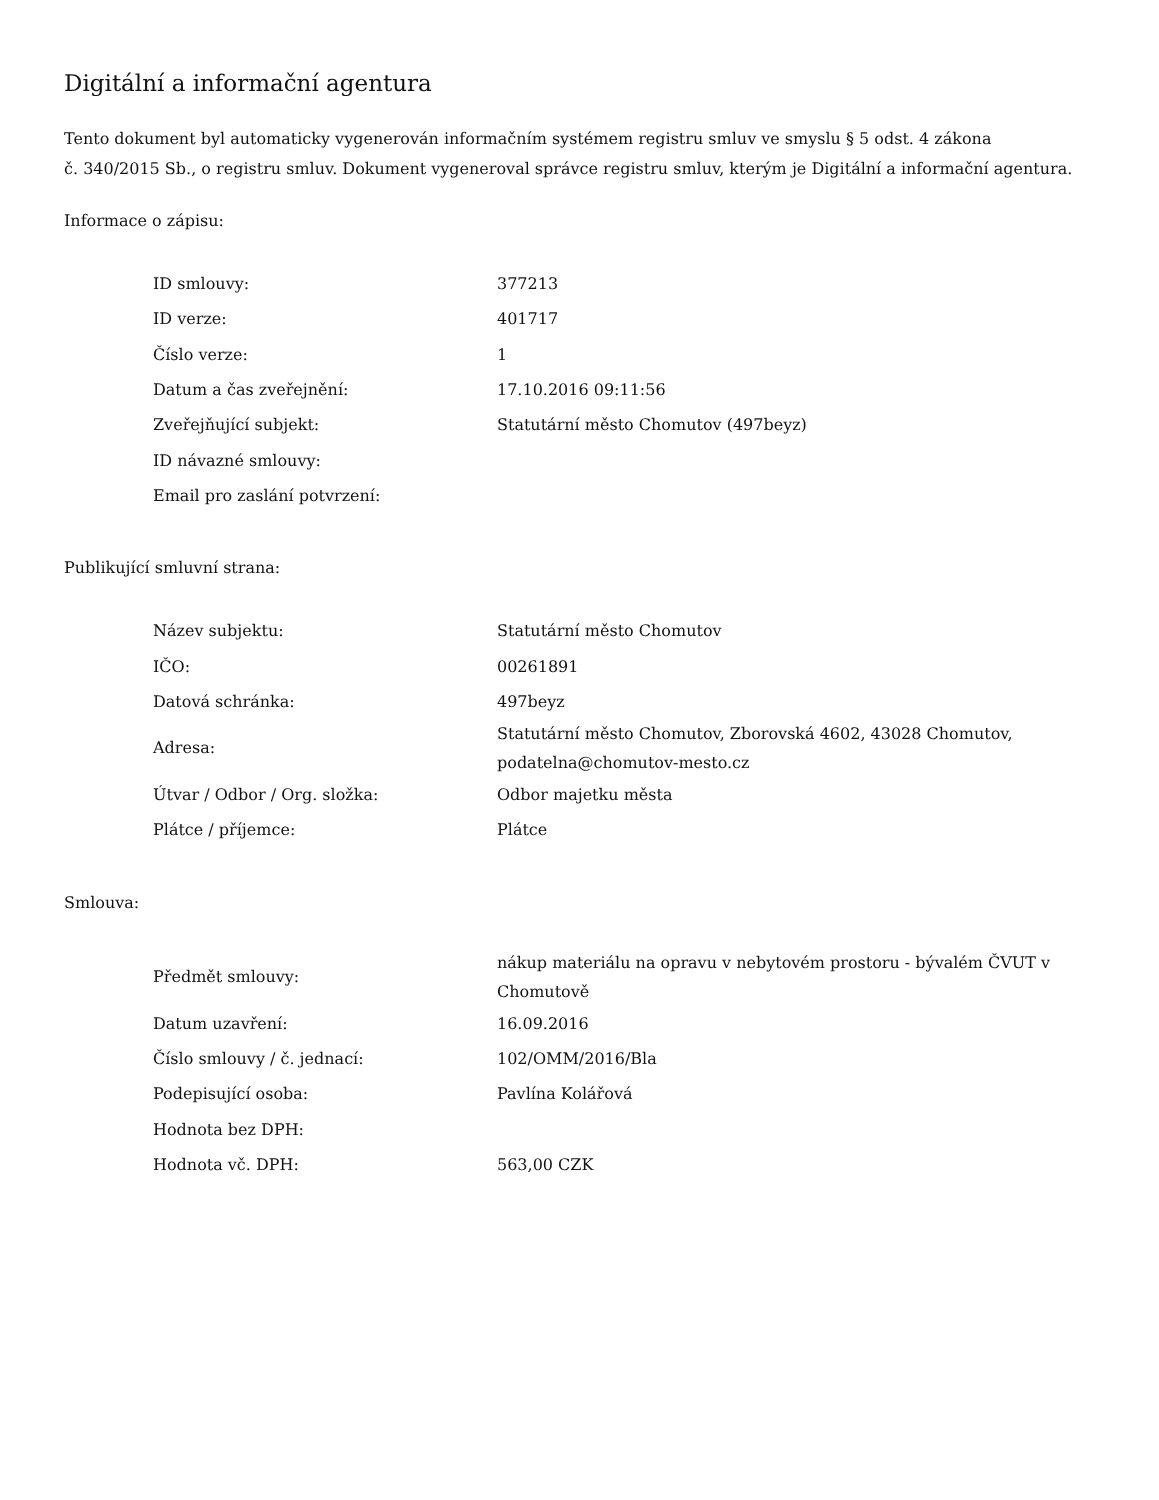Digitální a informační agentura
Tento dokument byl automaticky vygenerován informačním systémem registru smluv ve smyslu § 5 odst. 4 zákona
č. 340/2015 Sb., o registru smluv. Dokument vygeneroval správce registru smluv, kterým je Digitální a informační agentura.
Informace o zápisu:
| ID smlouvy: | 377213 |
| ID verze: | 401717 |
| Číslo verze: | 1 |
| Datum a čas zveřejnění: | 17.10.2016 09:11:56 |
| Zveřejňující subjekt: | Statutární město Chomutov (497beyz) |
| ID návazné smlouvy: | |
| Email pro zaslání potvrzení: | |
Publikující smluvní strana:
| Název subjektu: | Statutární město Chomutov |
| IČO: | 00261891 |
| Datová schránka: | 497beyz |
| Adresa: | Statutární město Chomutov, Zborovská 4602, 43028 Chomutov, podatelna@chomutov-mesto.cz |
| Útvar / Odbor / Org. složka: | Odbor majetku města |
| Plátce / příjemce: | Plátce |
Smlouva:
| Předmět smlouvy: | nákup materiálu na opravu v nebytovém prostoru - bývalém ČVUT v Chomutově |
| Datum uzavření: | 16.09.2016 |
| Číslo smlouvy / č. jednací: | 102/OMM/2016/Bla |
| Podepisující osoba: | Pavlína Kolářová |
| Hodnota bez DPH: | |
| Hodnota vč. DPH: | 563,00 CZK |